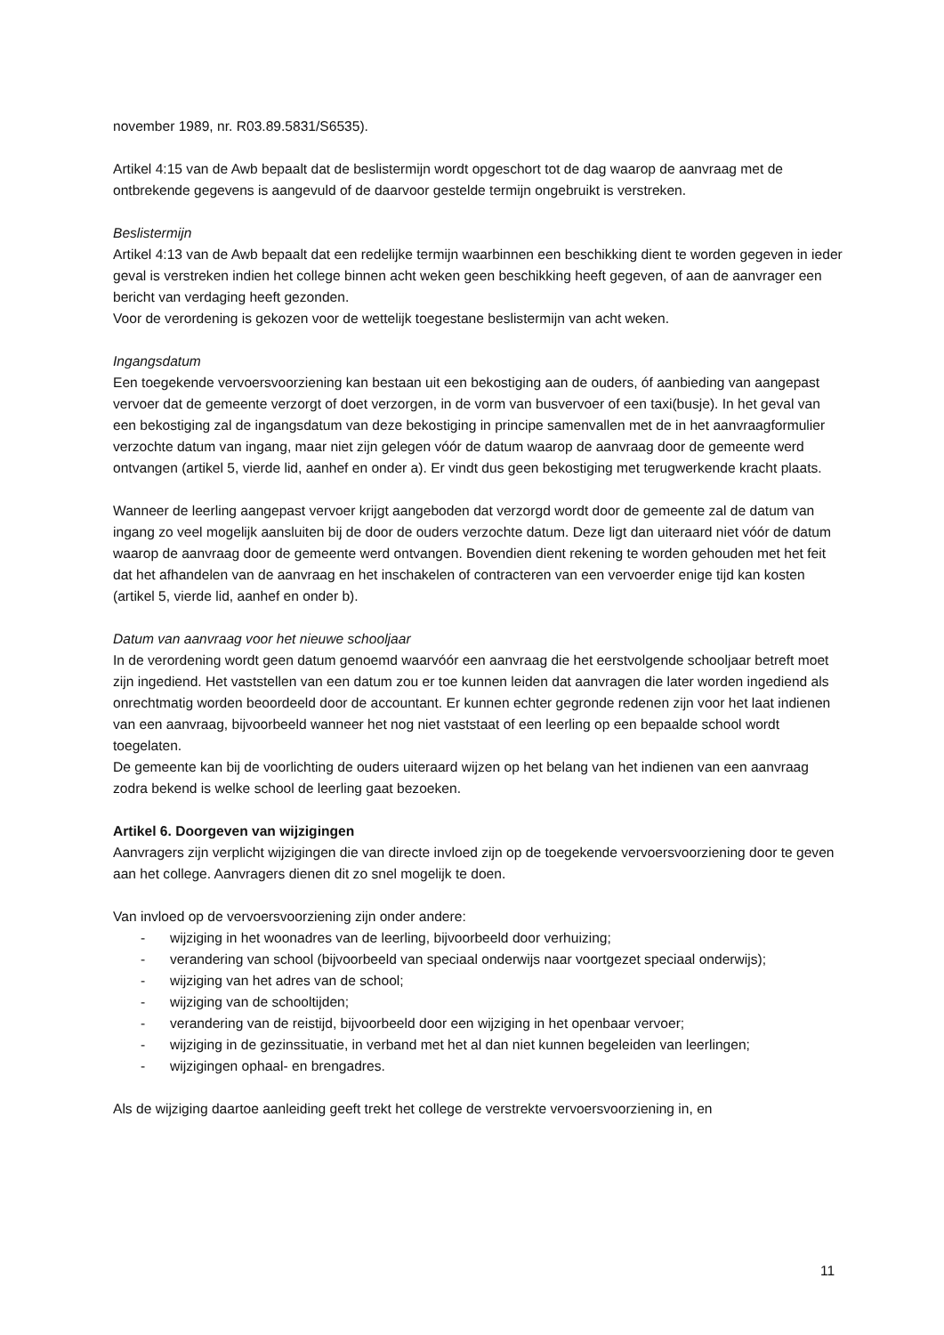november 1989, nr. R03.89.5831/S6535).
Artikel 4:15 van de Awb bepaalt dat de beslistermijn wordt opgeschort tot de dag waarop de aanvraag met de ontbrekende gegevens is aangevuld of de daarvoor gestelde termijn ongebruikt is verstreken.
Beslistermijn
Artikel 4:13 van de Awb bepaalt dat een redelijke termijn waarbinnen een beschikking dient te worden gegeven in ieder geval is verstreken indien het college binnen acht weken geen beschikking heeft gegeven, of aan de aanvrager een bericht van verdaging heeft gezonden.
Voor de verordening is gekozen voor de wettelijk toegestane beslistermijn van acht weken.
Ingangsdatum
Een toegekende vervoersvoorziening kan bestaan uit een bekostiging aan de ouders, óf aanbieding van aangepast vervoer dat de gemeente verzorgt of doet verzorgen, in de vorm van busvervoer of een taxi(busje). In het geval van een bekostiging zal de ingangsdatum van deze bekostiging in principe samenvallen met de in het aanvraagformulier verzochte datum van ingang, maar niet zijn gelegen vóór de datum waarop de aanvraag door de gemeente werd ontvangen (artikel 5, vierde lid, aanhef en onder a). Er vindt dus geen bekostiging met terugwerkende kracht plaats.
Wanneer de leerling aangepast vervoer krijgt aangeboden dat verzorgd wordt door de gemeente zal de datum van ingang zo veel mogelijk aansluiten bij de door de ouders verzochte datum. Deze ligt dan uiteraard niet vóór de datum waarop de aanvraag door de gemeente werd ontvangen. Bovendien dient rekening te worden gehouden met het feit dat het afhandelen van de aanvraag en het inschakelen of contracteren van een vervoerder enige tijd kan kosten (artikel 5, vierde lid, aanhef en onder b).
Datum van aanvraag voor het nieuwe schooljaar
In de verordening wordt geen datum genoemd waarvóór een aanvraag die het eerstvolgende schooljaar betreft moet zijn ingediend. Het vaststellen van een datum zou er toe kunnen leiden dat aanvragen die later worden ingediend als onrechtmatig worden beoordeeld door de accountant. Er kunnen echter gegronde redenen zijn voor het laat indienen van een aanvraag, bijvoorbeeld wanneer het nog niet vaststaat of een leerling op een bepaalde school wordt toegelaten.
De gemeente kan bij de voorlichting de ouders uiteraard wijzen op het belang van het indienen van een aanvraag zodra bekend is welke school de leerling gaat bezoeken.
Artikel 6. Doorgeven van wijzigingen
Aanvragers zijn verplicht wijzigingen die van directe invloed zijn op de toegekende vervoersvoorziening door te geven aan het college. Aanvragers dienen dit zo snel mogelijk te doen.
Van invloed op de vervoersvoorziening zijn onder andere:
- wijziging in het woonadres van de leerling, bijvoorbeeld door verhuizing;
- verandering van school (bijvoorbeeld van speciaal onderwijs naar voortgezet speciaal onderwijs);
- wijziging van het adres van de school;
- wijziging van de schooltijden;
- verandering van de reistijd, bijvoorbeeld door een wijziging in het openbaar vervoer;
- wijziging in de gezinssituatie, in verband met het al dan niet kunnen begeleiden van leerlingen;
- wijzigingen ophaal- en brengadres.
Als de wijziging daartoe aanleiding geeft trekt het college de verstrekte vervoersvoorziening in, en
11